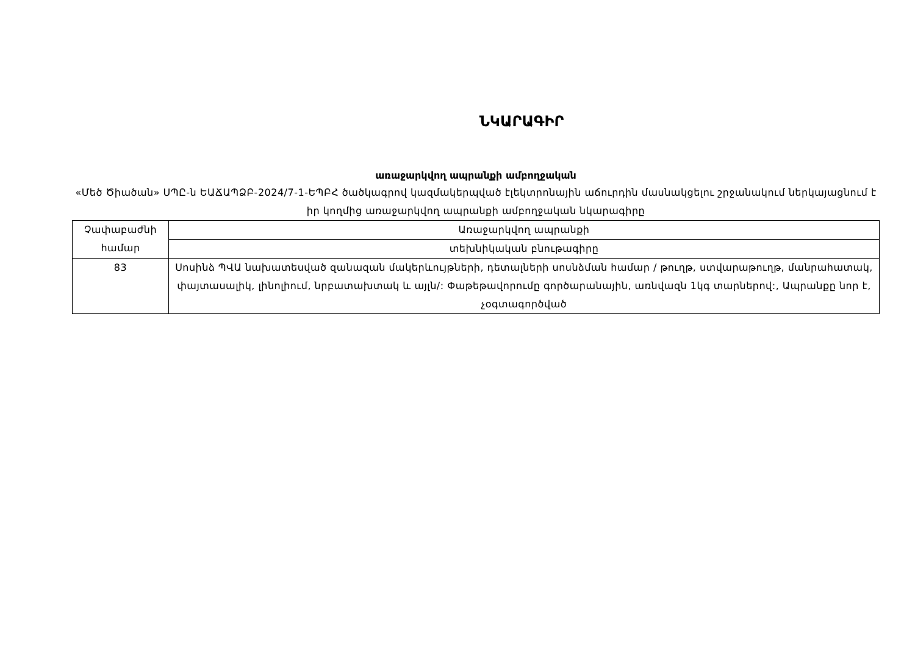ՆԿԱՐԱԳԻՐ
առաջարկվող ապրանքի ամբողջական
«Մեծ Ծիածան» ՍՊԸ-ն ԵԱՃԱՊՁԲ-2024/7-1-ԵՊԲՀ ծածկագրով կազմակերպված էլեկտրոնային աճուրդին մասնակցելու շրջանակում ներկայացնում է իր կողմից առաջարկվող ապրանքի ամբողջական նկարագիրը
| Չափաբաժնի համար | Առաջարկվող ապրանքի |
| | տեխնիկական բնութագիրը |
| 83 | Սոսինձ ՊՎԱ նախատեսված զանազան մակերևույթների, դետալների սոսնձման համար / թուղթ, ստվարաթուղթ, մանրահատակ, փայտասալիկ, լինոլիում, նրբատախտակ և այլն/: Փաթեթավորումը գործարանային, առնվազն 1կգ տարներով:, Ապրանքը նոր է, չօգտագործված |